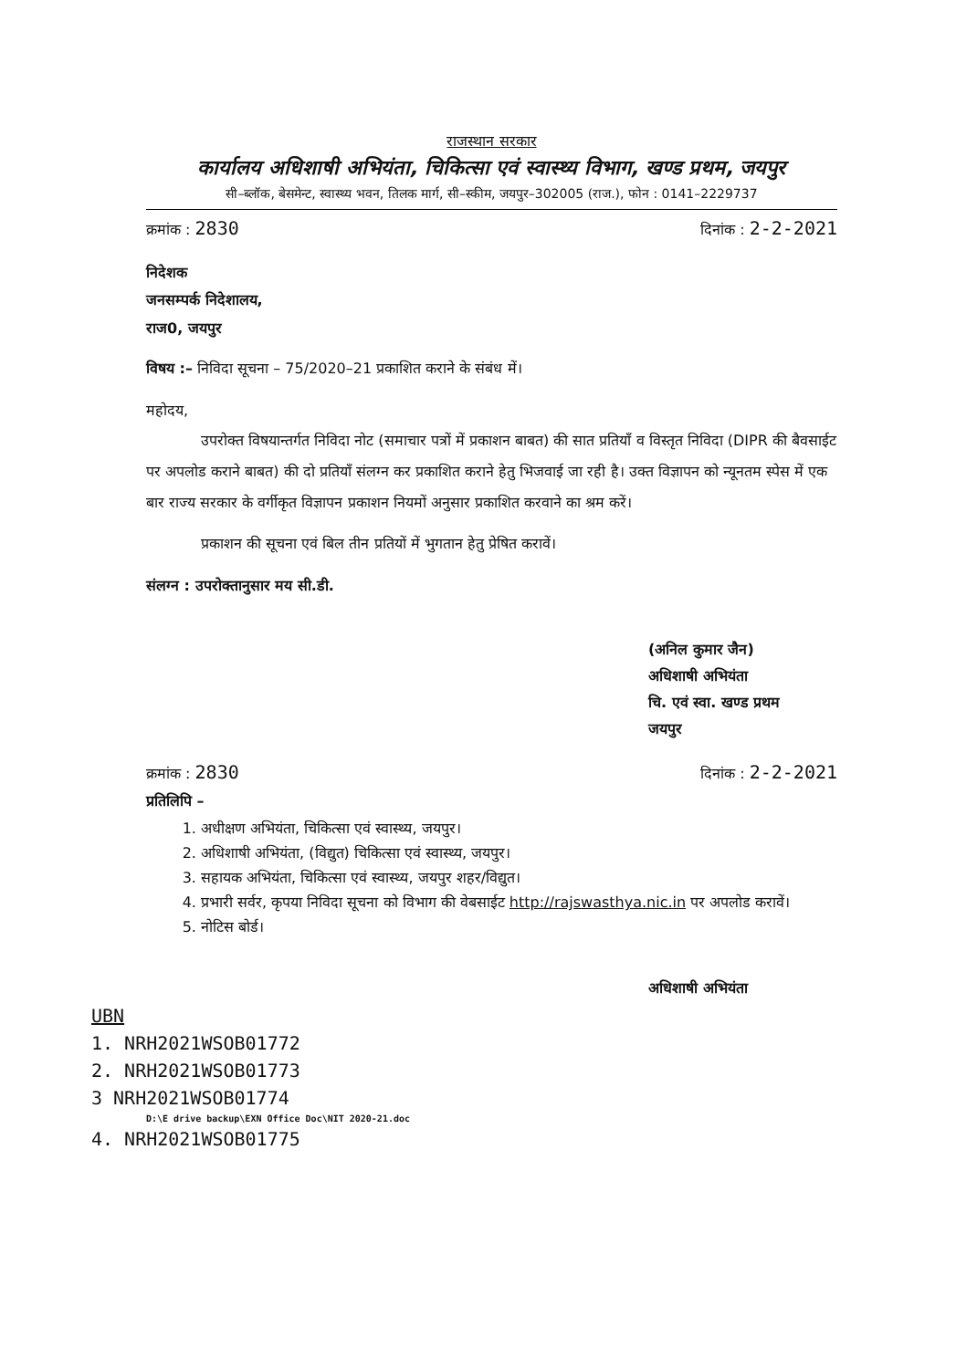राजस्थान सरकार
कार्यालय अधिशाषी अभियंता, चिकित्सा एवं स्वास्थ्य विभाग, खण्ड प्रथम, जयपुर
सी–ब्लॉक, बेसमेन्ट, स्वास्थ्य भवन, तिलक मार्ग, सी–स्कीम, जयपुर–302005 (राज.), फोन : 0141–2229737
क्रमांक : 2830 दिनांक : 2-2-2021
निदेशक
जनसम्पर्क निदेशालय,
राज0, जयपुर
विषय :– निविदा सूचना – 75/2020–21 प्रकाशित कराने के संबंध में।
महोदय,
उपरोक्त विषयान्तर्गत निविदा नोट (समाचार पत्रों में प्रकाशन बाबत) की सात प्रतियाँ व विस्तृत निविदा (DIPR की बैवसाईट पर अपलोड कराने बाबत) की दो प्रतियाँ संलग्न कर प्रकाशित कराने हेतु भिजवाई जा रही है। उक्त विज्ञापन को न्यूनतम स्पेस में एक बार राज्य सरकार के वर्गीकृत विज्ञापन प्रकाशन नियमों अनुसार प्रकाशित करवाने का श्रम करें।
प्रकाशन की सूचना एवं बिल तीन प्रतियों में भुगतान हेतु प्रेषित करावें।
संलग्न : उपरोक्तानुसार मय सी.डी.
(अनिल कुमार जैन)
अधिशाषी अभियंता
चि. एवं स्वा. खण्ड प्रथम
जयपुर
क्रमांक : 2830 दिनांक : 2-2-2021
प्रतिलिपि –
1. अधीक्षण अभियंता, चिकित्सा एवं स्वास्थ्य, जयपुर।
2. अधिशाषी अभियंता, (विद्युत) चिकित्सा एवं स्वास्थ्य, जयपुर।
3. सहायक अभियंता, चिकित्सा एवं स्वास्थ्य, जयपुर शहर/विद्युत।
4. प्रभारी सर्वर, कृपया निविदा सूचना को विभाग की वेबसाईट http://rajswasthya.nic.in पर अपलोड करावें।
5. नोटिस बोर्ड।
अधिशाषी अभियंता
UBN
1. NRH2021WSOB01772
2. NRH2021WSOB01773
3 NRH2021WSOB01774
D:\E drive backup\EXN Office Doc\NIT 2020-21.doc
4. NRH2021WSOB01775